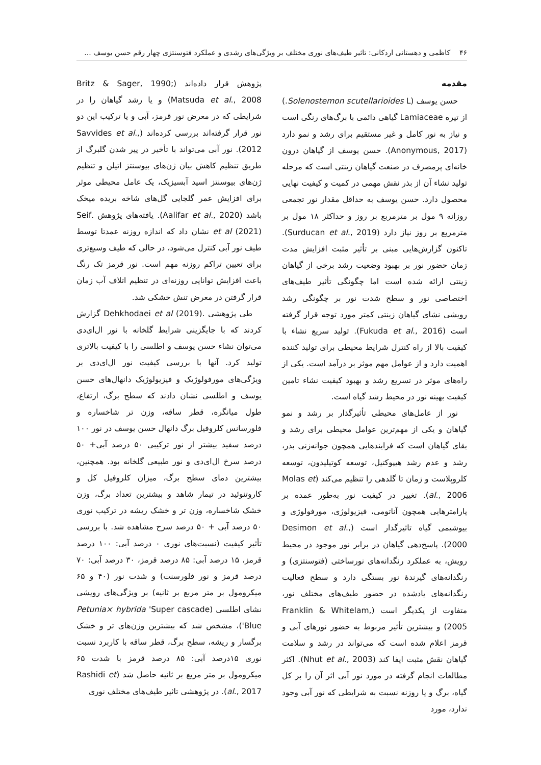۴۶ کاظمی و دهستانی اردکانی: تاثیر طیف‌های نوری مختلف بر ویژگی‌های رشدی و عملکرد فتوسنتزی چهار رقم حسن یوسف ...
مقدمه
حسن یوسف (Solenostemon scutellarioides L.) از تیره Lamiaceae گیاهی دائمی با برگ‌های رنگی است و نیاز به نور کامل و غیر مستقیم برای رشد و نمو دارد (Anonymous, 2017). حسن یوسف از گیاهان درون خانه‌ای پرمصرف در صنعت گیاهان زینتی است که مرحله تولید نشاء آن از بذر نقش مهمی در کمیت و کیفیت نهایی محصول دارد. حسن یوسف به حداقل مقدار نور تجمعی روزانه ۹ مول بر مترمربع بر روز و حداکثر ۱۸ مول بر مترمربع بر روز نیاز دارد (Surducan et al., 2019). تاکنون گزارش‌هایی مبنی بر تأثیر مثبت افزایش مدت زمان حضور نور بر بهبود وضعیت رشد برخی از گیاهان زینتی ارائه شده است اما چگونگی تأثیر طیف‌های اختصاصی نور و سطح شدت نور بر چگونگی رشد رویشی نشای گیاهان زینتی کمتر مورد توجه قرار گرفته است (Fukuda et al., 2016). تولید سریع نشاء با کیفیت بالا از راه کنترل شرایط محیطی برای تولید کننده اهمیت دارد و از عوامل مهم موثر بر درآمد است. یکی از راه‌های موثر در تسریع رشد و بهبود کیفیت نشاء تامین کیفیت بهینه نور در محیط رشد گیاه است.
نور از عامل‌های محیطی تأثیرگذار بر رشد و نمو گیاهان و یکی از مهم‌ترین عوامل محیطی برای رشد و بقای گیاهان است که فرایندهایی همچون جوانه‌زنی بذر، رشد و عدم رشد هیپوکتیل، توسعه کوتیلیدون، توسعه کلروپلاست و زمان تا گلدهی را تنظیم می‌کند (Molas et al., 2006). تغییر در کیفیت نور به‌طور عمده بر پارامترهایی همچون آناتومی، فیزیولوژی، مورفولوژی و بیوشیمی گیاه تاثیرگذار است (Desimon et al., 2000). پاسخ‌دهی گیاهان در برابر نور موجود در محیط رویش، به عملکرد رنگدانه‌های نورساختی (فتوسنتزی) و رنگدانه‌های گیرندهٔ نور بستگی دارد و سطح فعالیت رنگدانه‌های یادشده در حضور طیف‌های مختلف نور، متفاوت از یکدیگر است (Franklin & Whitelam, 2005) و بیشترین تأثیر مربوط به حضور نورهای آبی و قرمز اعلام شده است که می‌تواند در رشد و سلامت گیاهان نقش مثبت ایفا کند (Nhut et al., 2003). اکثر مطالعات انجام گرفته در مورد نور آبی اثر آن را بر کل گیاه، برگ و یا روزنه نسبت به شرایطی که نور آبی وجود ندارد، مورد
پژوهش قرار داده‌اند (Britz & Sager, 1990; Matsuda et al., 2008) و یا رشد گیاهان را در شرایطی که در معرض نور قرمز، آبی و یا ترکیب این دو نور قرار گرفته‌اند بررسی کرده‌اند (Savvides et al., 2012). نور آبی می‌تواند با تأخیر در پیر شدن گلبرگ از طریق تنظیم کاهش بیان ژن‌های بیوسنتز اتیلن و تنظیم ژن‌های بیوسنتز اسید آبسیزیک، یک عامل محیطی موثر برای افزایش عمر گلجایی گل‌های شاخه بریده میخک باشد (Aalifar et al., 2020). یافته‌های پژوهش .Seif et al (2021) نشان داد که اندازه روزنه عمدتا توسط طیف نور آبی کنترل می‌شود، در حالی که طیف وسیع‌تری برای تعیین تراکم روزنه مهم است. نور قرمز تک رنگ باعث افزایش توانایی روزنه‌ای در تنظیم اتلاف آب زمان قرار گرفتن در معرض تنش خشکی شد.
طی پژوهشی .Dehkhodaei et al (2019) گزارش کردند که با جایگزینی شرایط گلخانه با نور ال‌ای‌دی می‌توان نشاء حسن یوسف و اطلسی را با کیفیت بالاتری تولید کرد. آنها با بررسی کیفیت نور ال‌ای‌دی بر ویژگی‌های مورفولوژیک و فیزیولوژیک دانهال‌های حسن یوسف و اطلسی نشان دادند که سطح برگ، ارتفاع، طول میانگره، قطر ساقه، وزن تر شاخساره و فلورسانس کلروفیل برگ دانهال حسن یوسف در نور ۱۰۰ درصد سفید بیشتر از نور ترکیبی ۵۰ درصد آبی+ ۵۰ درصد سرخ ال‌ای‌دی و نور طبیعی گلخانه بود. همچنین، بیشترین دمای سطح برگ، میزان کلروفیل کل و کاروتنوئید در تیمار شاهد و بیشترین تعداد برگ، وزن خشک شاخساره، وزن تر و خشک ریشه در ترکیب نوری ۵۰ درصد آبی + ۵۰ درصد سرخ مشاهده شد. با بررسی تأثیر کیفیت (نسبت‌های نوری ۰ درصد آبی: ۱۰۰ درصد قرمز، ۱۵ درصد آبی: ۸۵ درصد قرمز، ۳۰ درصد آبی: ۷۰ درصد قرمز و نور فلورسنت) و شدت نور (۴۰ و ۶۵ میکرومول بر متر مربع بر ثانیه) بر ویژگی‌های رویشی نشای اطلسی (Petunia× hybrida 'Super cascade Blue')، مشخص شد که بیشترین وزن‌های تر و خشک برگسار و ریشه، سطح برگ، قطر ساقه با کاربرد نسبت نوری ۱۵درصد آبی: ۸۵ درصد قرمز با شدت ۶۵ میکرومول بر متر مربع بر ثانیه حاصل شد (Rashidi et al., 2017). در پژوهشی تاثیر طیف‌های مختلف نوری